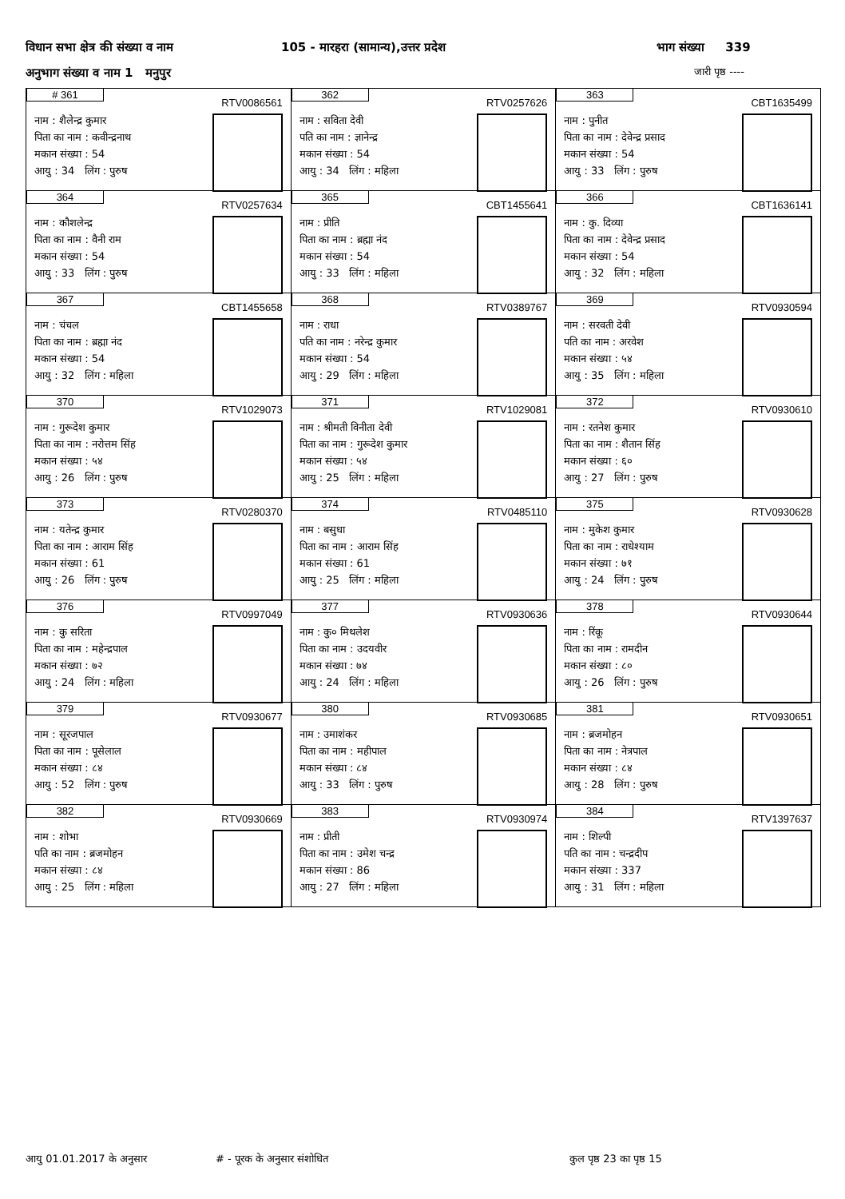विधान सभा क्षेत्र की संख्या व नाम 105 - मारहरा (सामान्य),उत्तर प्रदेश भाग संख्या 339
अनुभाग संख्या व नाम 1 मनुपुर जारी पृष्ठ ----
| # 361 RTV0086561 नाम : शैलेन्द्र कुमार पिता का नाम : कवीन्द्रनाथ मकान संख्या : 54 आयु : 34 लिंग : पुरुष | 362 RTV0257626 नाम : सविता देवी पति का नाम : ज्ञानेन्द्र मकान संख्या : 54 आयु : 34 लिंग : महिला | 363 CBT1635499 नाम : पुनीत पिता का नाम : देवेन्द्र प्रसाद मकान संख्या : 54 आयु : 33 लिंग : पुरुष |
| 364 RTV0257634 नाम : कौशलेन्द्र पिता का नाम : वैनी राम मकान संख्या : 54 आयु : 33 लिंग : पुरुष | 365 CBT1455641 नाम : प्रीति पिता का नाम : ब्रह्मा नंद मकान संख्या : 54 आयु : 33 लिंग : महिला | 366 CBT1636141 नाम : कु. दिव्या पिता का नाम : देवेन्द्र प्रसाद मकान संख्या : 54 आयु : 32 लिंग : महिला |
| 367 CBT1455658 नाम : चंचल पिता का नाम : ब्रह्मा नंद मकान संख्या : 54 आयु : 32 लिंग : महिला | 368 RTV0389767 नाम : राधा पति का नाम : नरेन्द्र कुमार मकान संख्या : 54 आयु : 29 लिंग : महिला | 369 RTV0930594 नाम : सरवती देवी पति का नाम : अरवेश मकान संख्या : ५४ आयु : 35 लिंग : महिला |
| 370 RTV1029073 नाम : गुरूदेश कुमार पिता का नाम : नरोत्तम सिंह मकान संख्या : ५४ आयु : 26 लिंग : पुरुष | 371 RTV1029081 नाम : श्रीमती विनीता देवी पिता का नाम : गुरूदेश कुमार मकान संख्या : ५४ आयु : 25 लिंग : महिला | 372 RTV0930610 नाम : रतनेश कुमार पिता का नाम : शैतान सिंह मकान संख्या : ६० आयु : 27 लिंग : पुरुष |
| 373 RTV0280370 नाम : यतेन्द्र कुमार पिता का नाम : आराम सिंह मकान संख्या : 61 आयु : 26 लिंग : पुरुष | 374 RTV0485110 नाम : बसुधा पिता का नाम : आराम सिंह मकान संख्या : 61 आयु : 25 लिंग : महिला | 375 RTV0930628 नाम : मुकेश कुमार पिता का नाम : राधेश्याम मकान संख्या : ७१ आयु : 24 लिंग : पुरुष |
| 376 RTV0997049 नाम : कु सरिता पिता का नाम : महेन्द्रपाल मकान संख्या : ७२ आयु : 24 लिंग : महिला | 377 RTV0930636 नाम : कु० मिथलेश पिता का नाम : उदयवीर मकान संख्या : ७४ आयु : 24 लिंग : महिला | 378 RTV0930644 नाम : रिंकू पिता का नाम : रामदीन मकान संख्या : ८० आयु : 26 लिंग : पुरुष |
| 379 RTV0930677 नाम : सूरजपाल पिता का नाम : पूसेलाल मकान संख्या : ८४ आयु : 52 लिंग : पुरुष | 380 RTV0930685 नाम : उमाशंकर पिता का नाम : महीपाल मकान संख्या : ८४ आयु : 33 लिंग : पुरुष | 381 RTV0930651 नाम : ब्रजमोहन पिता का नाम : नेत्रपाल मकान संख्या : ८४ आयु : 28 लिंग : पुरुष |
| 382 RTV0930669 नाम : शोभा पति का नाम : ब्रजमोहन मकान संख्या : ८४ आयु : 25 लिंग : महिला | 383 RTV0930974 नाम : प्रीती पिता का नाम : उमेश चन्द्र मकान संख्या : 86 आयु : 27 लिंग : महिला | 384 RTV1397637 नाम : शिल्पी पति का नाम : चन्द्रदीप मकान संख्या : 337 आयु : 31 लिंग : महिला |
आयु 01.01.2017 के अनुसार # - पूरक के अनुसार संशोधित कुल पृष्ठ 23 का पृष्ठ 15